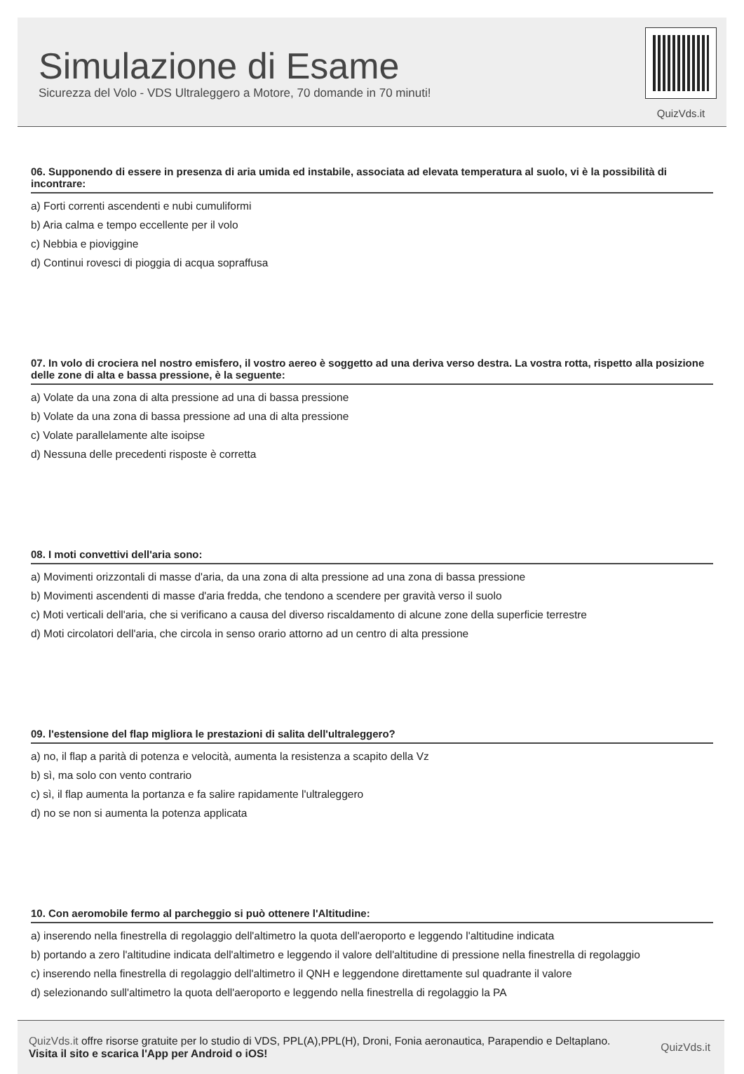Simulazione di Esame
Sicurezza del Volo - VDS Ultraleggero a Motore, 70 domande in 70 minuti!
QuizVds.it
06. Supponendo di essere in presenza di aria umida ed instabile, associata ad elevata temperatura al suolo, vi è la possibilità di incontrare:
a) Forti correnti ascendenti e nubi cumuliformi
b) Aria calma e tempo eccellente per il volo
c) Nebbia e pioviggine
d) Continui rovesci di pioggia di acqua sopraffusa
07. In volo di crociera nel nostro emisfero, il vostro aereo è soggetto ad una deriva verso destra. La vostra rotta, rispetto alla posizione delle zone di alta e bassa pressione, è la seguente:
a) Volate da una zona di alta pressione ad una di bassa pressione
b) Volate da una zona di bassa pressione ad una di alta pressione
c) Volate parallelamente alte isoipse
d) Nessuna delle precedenti risposte è corretta
08. I moti convettivi dell'aria sono:
a) Movimenti orizzontali di masse d'aria, da una zona di alta pressione ad una zona di bassa pressione
b) Movimenti ascendenti di masse d'aria fredda, che tendono a scendere per gravità verso il suolo
c) Moti verticali dell'aria, che si verificano a causa del diverso riscaldamento di alcune zone della superficie terrestre
d) Moti circolatori dell'aria, che circola in senso orario attorno ad un centro di alta pressione
09. l'estensione del flap migliora le prestazioni di salita dell'ultraleggero?
a) no, il flap a parità di potenza e velocità, aumenta la resistenza a scapito della Vz
b) sì, ma solo con vento contrario
c) sì, il flap aumenta la portanza e fa salire rapidamente l'ultraleggero
d) no se non si aumenta la potenza applicata
10. Con aeromobile fermo al parcheggio si può ottenere l'Altitudine:
a) inserendo nella finestrella di regolaggio dell'altimetro la quota dell'aeroporto e leggendo l'altitudine indicata
b) portando a zero l'altitudine indicata dell'altimetro e leggendo il valore dell'altitudine di pressione nella finestrella di regolaggio
c) inserendo nella finestrella di regolaggio dell'altimetro il QNH e leggendone direttamente sul quadrante il valore
d) selezionando sull'altimetro la quota dell'aeroporto e leggendo nella finestrella di regolaggio la PA
QuizVds.it offre risorse gratuite per lo studio di VDS, PPL(A),PPL(H), Droni, Fonia aeronautica, Parapendio e Deltaplano.
Visita il sito e scarica l'App per Android o iOS!
QuizVds.it